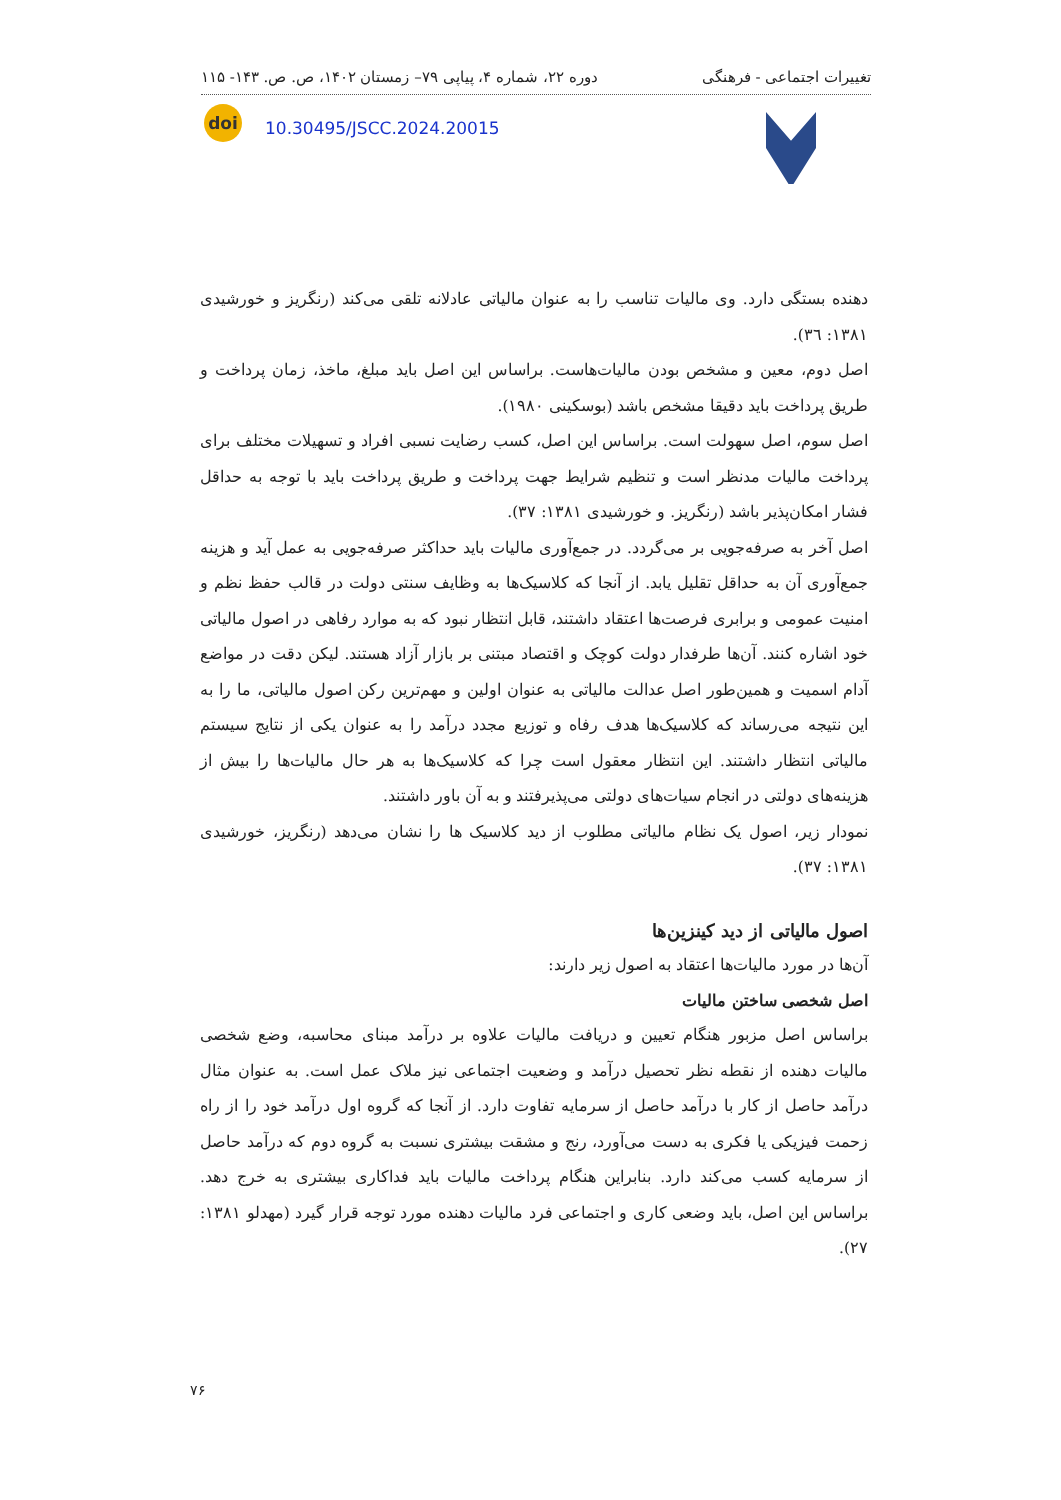تغییرات اجتماعی - فرهنگی دوره ۲۲، شماره ۴، پیاپی ۷۹– زمستان ۱۴۰۲، ص. ص. ۱۴۳- ۱۱۵
doi
10.30495/JSCC.2024.20015
دهنده بستگی دارد. وی مالیات تناسب را به عنوان مالیاتی عادلانه تلقی می‌کند (رنگریز و خورشیدی ۱۳۸۱: ۳٦).
اصل دوم، معین و مشخص بودن مالیات‌هاست. براساس این اصل باید مبلغ، ماخذ، زمان پرداخت و طریق پرداخت باید دقیقا مشخص باشد (بوسکینی ۱۹۸۰).
اصل سوم، اصل سهولت است. براساس این اصل، کسب رضایت نسبی افراد و تسهیلات مختلف برای پرداخت مالیات مدنظر است و تنظیم شرایط جهت پرداخت و طریق پرداخت باید با توجه به حداقل فشار امکان‌پذیر باشد (رنگریز. و خورشیدی ۱۳۸۱: ۳۷).
اصل آخر به صرفه‌جویی بر می‌گردد. در جمع‌آوری مالیات باید حداکثر صرفه‌جویی به عمل آید و هزینه جمع‌آوری آن به حداقل تقلیل یابد. از آنجا که کلاسیک‌ها به وظایف سنتی دولت در قالب حفظ نظم و امنیت عمومی و برابری فرصت‌ها اعتقاد داشتند، قابل انتظار نبود که به موارد رفاهی در اصول مالیاتی خود اشاره کنند. آن‌ها طرفدار دولت کوچک و اقتصاد مبتنی بر بازار آزاد هستند. لیکن دقت در مواضع آدام اسمیت و همین‌طور اصل عدالت مالیاتی به عنوان اولین و مهم‌ترین رکن اصول مالیاتی، ما را به این نتیجه می‌رساند که کلاسیک‌ها هدف رفاه و توزیع مجدد درآمد را به عنوان یکی از نتایج سیستم مالیاتی انتظار داشتند. این انتظار معقول است چرا که کلاسیک‌ها به هر حال مالیات‌ها را بیش از هزینه‌های دولتی در انجام سیات‌های دولتی می‌پذیرفتند و به آن باور داشتند.
نمودار زیر، اصول یک نظام مالیاتی مطلوب از دید کلاسیک ها را نشان می‌دهد (رنگریز، خورشیدی ۱۳۸۱: ۳۷).
اصول مالیاتی از دید کینزین‌ها
آن‌ها در مورد مالیات‌ها اعتقاد به اصول زیر دارند:
اصل شخصی ساختن مالیات
براساس اصل مزبور هنگام تعیین و دریافت مالیات علاوه بر درآمد مبنای محاسبه، وضع شخصی مالیات دهنده از نقطه نظر تحصیل درآمد و وضعیت اجتماعی نیز ملاک عمل است. به عنوان مثال درآمد حاصل از کار با درآمد حاصل از سرمایه تفاوت دارد. از آنجا که گروه اول درآمد خود را از راه زحمت فیزیکی یا فکری به دست می‌آورد، رنج و مشقت بیشتری نسبت به گروه دوم که درآمد حاصل از سرمایه کسب می‌کند دارد. بنابراین هنگام پرداخت مالیات باید فداکاری بیشتری به خرج دهد. براساس این اصل، باید وضعی کاری و اجتماعی فرد مالیات دهنده مورد توجه قرار گیرد (مهدلو ۱۳۸۱: ۲۷).
۷۶